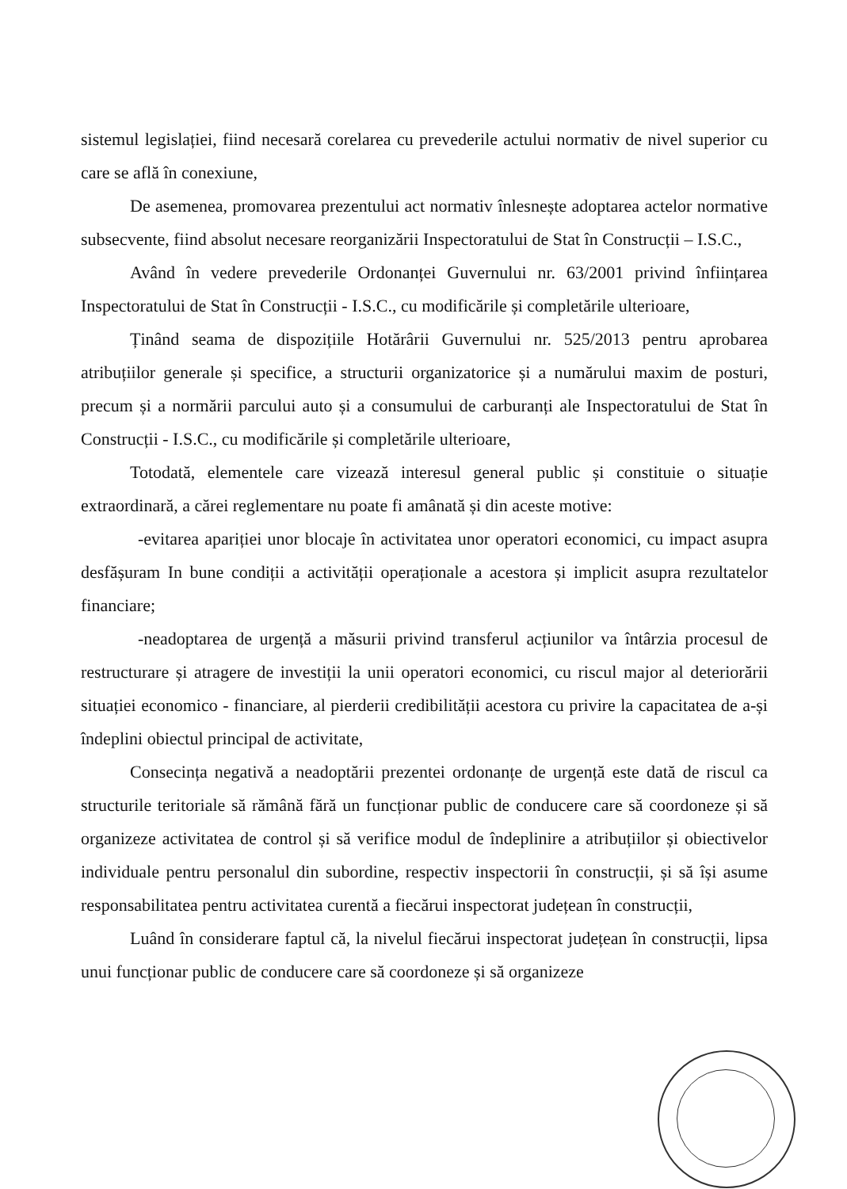sistemul legislației, fiind necesară corelarea cu prevederile actului normativ de nivel superior cu care se află în conexiune,
De asemenea, promovarea prezentului act normativ înlesnește adoptarea actelor normative subsecvente, fiind absolut necesare reorganizării Inspectoratului de Stat în Construcții – I.S.C.,
Având în vedere prevederile Ordonanței Guvernului nr. 63/2001 privind înființarea Inspectoratului de Stat în Construcții - I.S.C., cu modificările și completările ulterioare,
Ținând seama de dispozițiile Hotărârii Guvernului nr. 525/2013 pentru aprobarea atribuțiilor generale și specifice, a structurii organizatorice și a numărului maxim de posturi, precum și a normării parcului auto și a consumului de carburanți ale Inspectoratului de Stat în Construcții - I.S.C., cu modificările și completările ulterioare,
Totodată, elementele care vizează interesul general public și constituie o situație extraordinară, a cărei reglementare nu poate fi amânată și din aceste motive:
-evitarea apariției unor blocaje în activitatea unor operatori economici, cu impact asupra desfășuram In bune condiții a activității operaționale a acestora și implicit asupra rezultatelor financiare;
-neadoptarea de urgență a măsurii privind transferul acțiunilor va întârzia procesul de restructurare și atragere de investiții la unii operatori economici, cu riscul major al deteriorării situației economico - financiare, al pierderii credibilității acestora cu privire la capacitatea de a-și îndeplini obiectul principal de activitate,
Consecința negativă a neadoptării prezentei ordonanțe de urgență este dată de riscul ca structurile teritoriale să rămână fără un funcționar public de conducere care să coordoneze și să organizeze activitatea de control și să verifice modul de îndeplinire a atribuțiilor și obiectivelor individuale pentru personalul din subordine, respectiv inspectorii în construcții, și să își asume responsabilitatea pentru activitatea curentă a fiecărui inspectorat județean în construcții,
Luând în considerare faptul că, la nivelul fiecărui inspectorat județean în construcții, lipsa unui funcționar public de conducere care să coordoneze și să organizeze